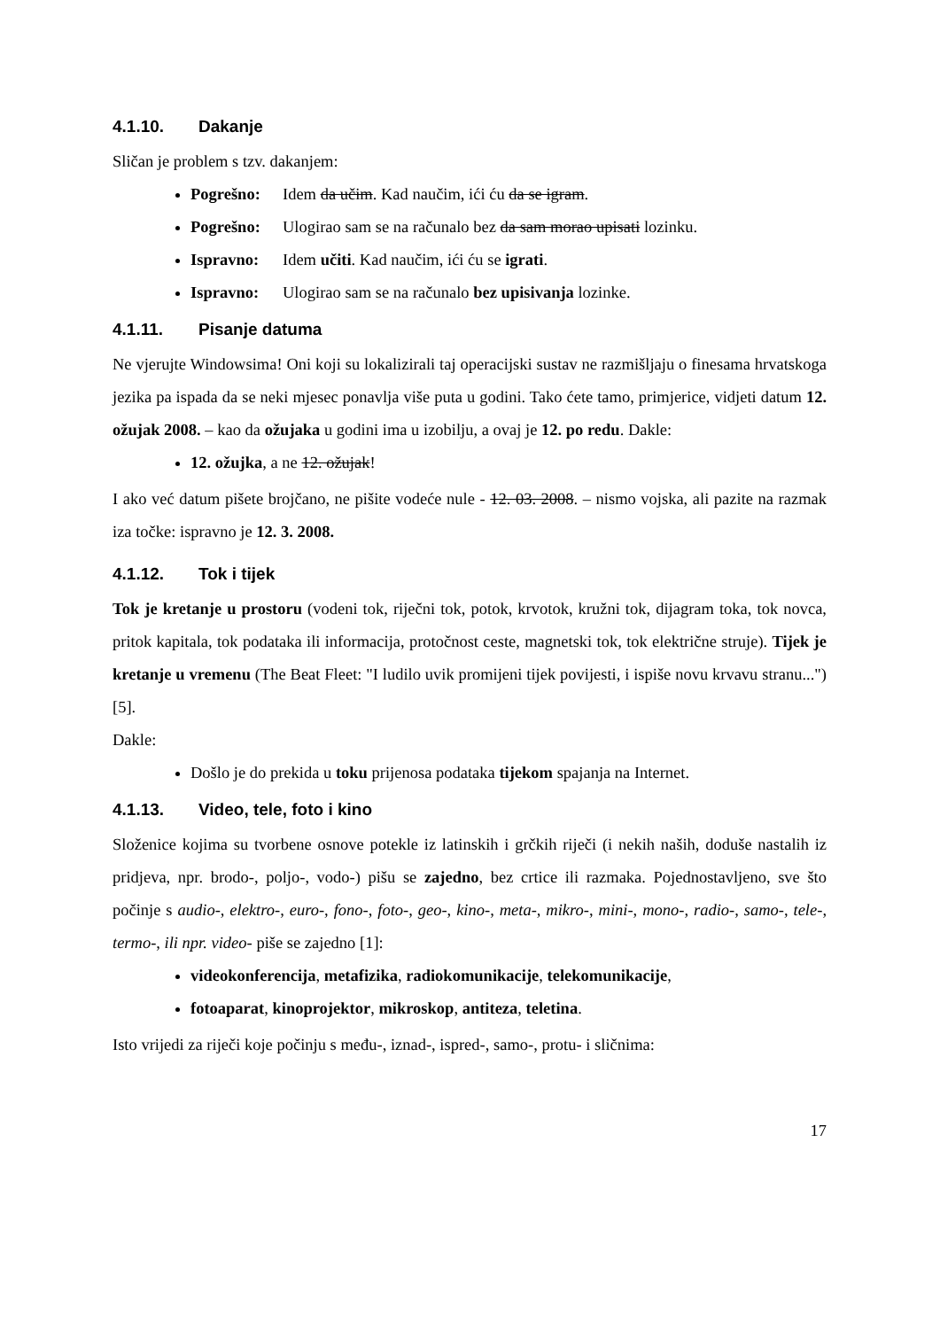4.1.10. Dakanje
Sličan je problem s tzv. dakanjem:
Pogrešno: Idem da učim. Kad naučim, ići ću da se igram.
Pogrešno: Ulogirao sam se na računalo bez da sam morao upisati lozinku.
Ispravno: Idem učiti. Kad naučim, ići ću se igrati.
Ispravno: Ulogirao sam se na računalo bez upisivanja lozinke.
4.1.11. Pisanje datuma
Ne vjerujte Windowsima! Oni koji su lokalizirali taj operacijski sustav ne razmišljaju o finesama hrvatskoga jezika pa ispada da se neki mjesec ponavlja više puta u godini. Tako ćete tamo, primjerice, vidjeti datum 12. ožujak 2008. – kao da ožujaka u godini ima u izobilju, a ovaj je 12. po redu. Dakle:
12. ožujka, a ne 12. ožujak!
I ako već datum pišete brojčano, ne pišite vodeće nule - 12. 03. 2008. – nismo vojska, ali pazite na razmak iza točke: ispravno je 12. 3. 2008.
4.1.12. Tok i tijek
Tok je kretanje u prostoru (vodeni tok, riječni tok, potok, krvotok, kružni tok, dijagram toka, tok novca, pritok kapitala, tok podataka ili informacija, protočnost ceste, magnetski tok, tok električne struje). Tijek je kretanje u vremenu (The Beat Fleet: "I ludilo uvik promijeni tijek povijesti, i ispiše novu krvavu stranu...") [5].
Dakle:
Došlo je do prekida u toku prijenosa podataka tijekom spajanja na Internet.
4.1.13. Video, tele, foto i kino
Složenice kojima su tvorbene osnove potekle iz latinskih i grčkih riječi (i nekih naših, doduše nastalih iz pridjeva, npr. brodo-, poljo-, vodo-) pišu se zajedno, bez crtice ili razmaka. Pojednostavljeno, sve što počinje s audio-, elektro-, euro-, fono-, foto-, geo-, kino-, meta-, mikro-, mini-, mono-, radio-, samo-, tele-, termo-, ili npr. video- piše se zajedno [1]:
videokonferencija, metafizika, radiokomunikacije, telekomunikacije,
fotoaparat, kinoprojektor, mikroskop, antiteza, teletina.
Isto vrijedi za riječi koje počinju s među-, iznad-, ispred-, samo-, protu- i sličnima:
17